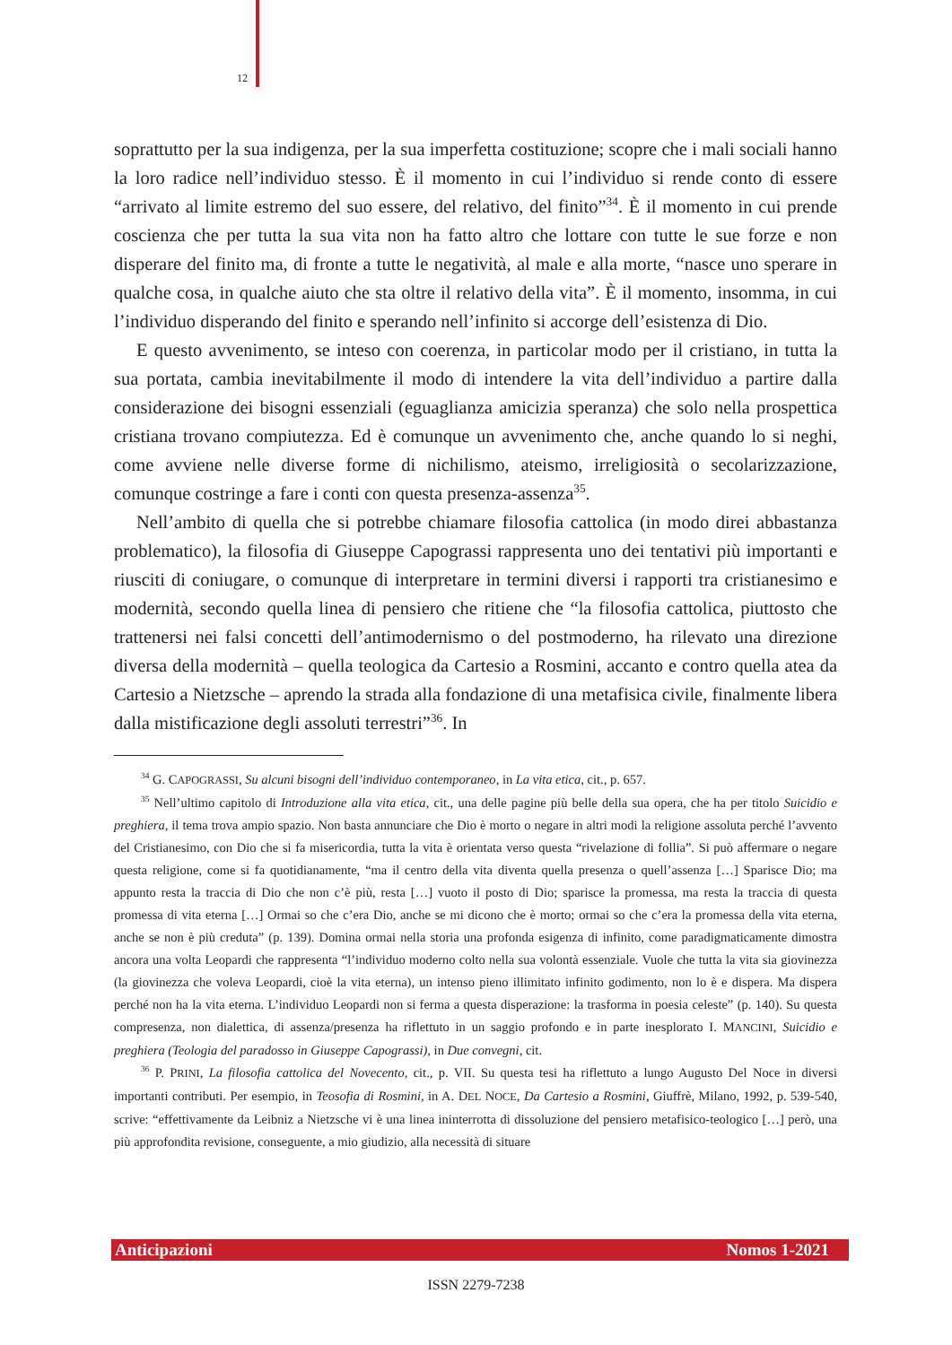12
soprattutto per la sua indigenza, per la sua imperfetta costituzione; scopre che i mali sociali hanno la loro radice nell’individuo stesso. È il momento in cui l’individuo si rende conto di essere “arrivato al limite estremo del suo essere, del relativo, del finito”<sup>34</sup>. È il momento in cui prende coscienza che per tutta la sua vita non ha fatto altro che lottare con tutte le sue forze e non disperare del finito ma, di fronte a tutte le negatività, al male e alla morte, “nasce uno sperare in qualche cosa, in qualche aiuto che sta oltre il relativo della vita”. È il momento, insomma, in cui l’individuo disperando del finito e sperando nell’infinito si accorge dell’esistenza di Dio.
E questo avvenimento, se inteso con coerenza, in particolar modo per il cristiano, in tutta la sua portata, cambia inevitabilmente il modo di intendere la vita dell’individuo a partire dalla considerazione dei bisogni essenziali (eguaglianza amicizia speranza) che solo nella prospettica cristiana trovano compiutezza. Ed è comunque un avvenimento che, anche quando lo si neghi, come avviene nelle diverse forme di nichilismo, ateismo, irreligiosità o secolarizzazione, comunque costringe a fare i conti con questa presenza-assenza<sup>35</sup>.
Nell’ambito di quella che si potrebbe chiamare filosofia cattolica (in modo direi abbastanza problematico), la filosofia di Giuseppe Capograssi rappresenta uno dei tentativi più importanti e riusciti di coniugare, o comunque di interpretare in termini diversi i rapporti tra cristianesimo e modernità, secondo quella linea di pensiero che ritiene che “la filosofia cattolica, piuttosto che trattenersi nei falsi concetti dell’antimodernismo o del postmoderno, ha rilevato una direzione diversa della modernità – quella teologica da Cartesio a Rosmini, accanto e contro quella atea da Cartesio a Nietzsche – aprendo la strada alla fondazione di una metafisica civile, finalmente libera dalla mistificazione degli assoluti terrestri”<sup>36</sup>. In
<sup>34</sup> G. CAPOGRASSI, Su alcuni bisogni dell’individuo contemporaneo, in La vita etica, cit., p. 657.
<sup>35</sup> Nell’ultimo capitolo di Introduzione alla vita etica, cit., una delle pagine più belle della sua opera, che ha per titolo Suicidio e preghiera, il tema trova ampio spazio. Non basta annunciare che Dio è morto o negare in altri modi la religione assoluta perché l’avvento del Cristianesimo, con Dio che si fa misericordia, tutta la vita è orientata verso questa “rivelazione di follia”. Si può affermare o negare questa religione, come si fa quotidianamente, “ma il centro della vita diventa quella presenza o quell’assenza […] Sparisce Dio; ma appunto resta la traccia di Dio che non c’è più, resta […] vuoto il posto di Dio; sparisce la promessa, ma resta la traccia di questa promessa di vita eterna […] Ormai so che c’era Dio, anche se mi dicono che è morto; ormai so che c’era la promessa della vita eterna, anche se non è più creduta” (p. 139). Domina ormai nella storia una profonda esigenza di infinito, come paradigmaticamente dimostra ancora una volta Leopardi che rappresenta “l’individuo moderno colto nella sua volontà essenziale. Vuole che tutta la vita sia giovinezza (la giovinezza che voleva Leopardi, cioè la vita eterna), un intenso pieno illimitato infinito godimento, non lo è e dispera. Ma dispera perché non ha la vita eterna. L’individuo Leopardi non si ferma a questa disperazione: la trasforma in poesia celeste” (p. 140). Su questa compresenza, non dialettica, di assenza/presenza ha riflettuto in un saggio profondo e in parte inesplorato I. MANCINI, Suicidio e preghiera (Teologia del paradosso in Giuseppe Capograssi), in Due convegni, cit.
<sup>36</sup> P. PRINI, La filosofia cattolica del Novecento, cit., p. VII. Su questa tesi ha riflettuto a lungo Augusto Del Noce in diversi importanti contributi. Per esempio, in Teosofia di Rosmini, in A. DEL NOCE, Da Cartesio a Rosmini, Giuffrè, Milano, 1992, p. 539-540, scrive: “effettivamente da Leibniz a Nietzsche vi è una linea ininterrotta di dissoluzione del pensiero metafisico-teologico […] però, una più approfondita revisione, conseguente, a mio giudizio, alla necessità di situare
Anticipazioni Nomos 1-2021
ISSN 2279-7238